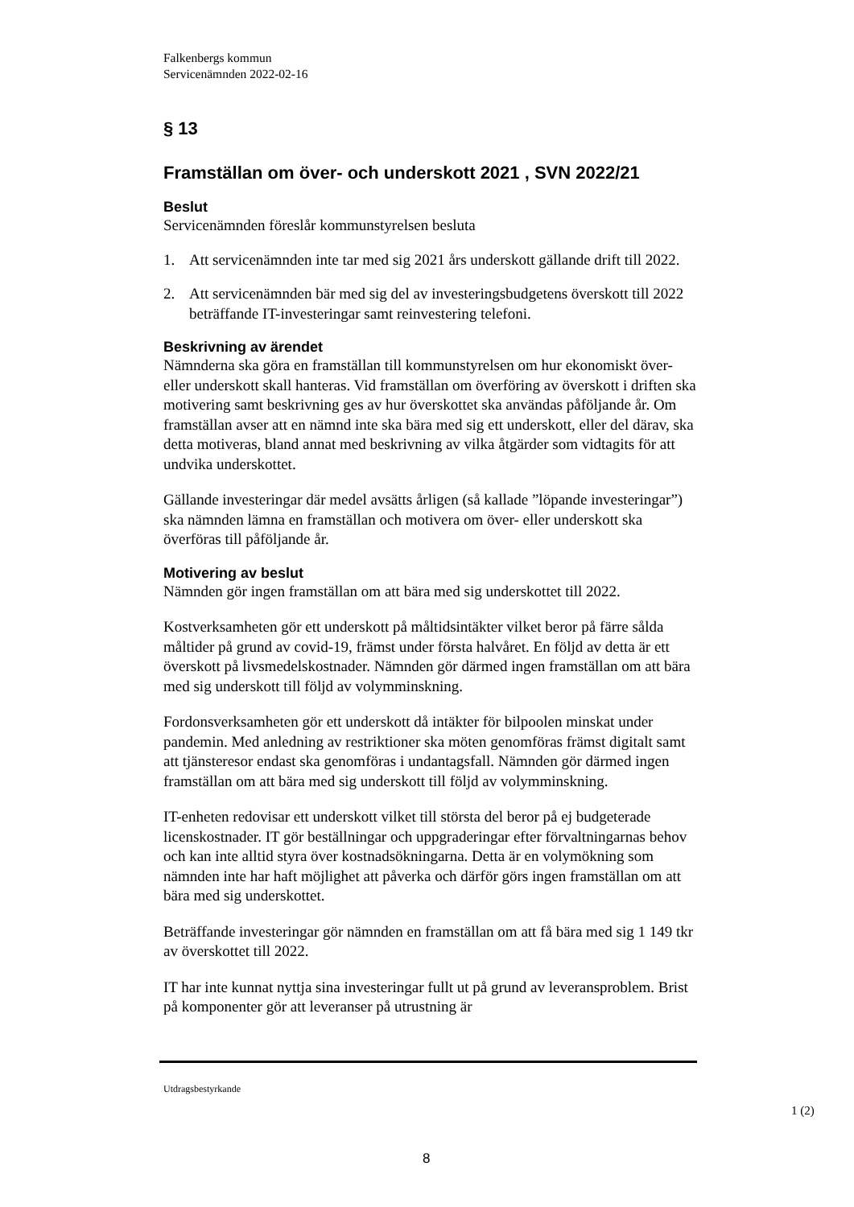Falkenbergs kommun
Servicenämnden 2022-02-16
§ 13
Framställan om över- och underskott 2021 , SVN 2022/21
Beslut
Servicenämnden föreslår kommunstyrelsen besluta
1. Att servicenämnden inte tar med sig 2021 års underskott gällande drift till 2022.
2. Att servicenämnden bär med sig del av investeringsbudgetens överskott till 2022 beträffande IT-investeringar samt reinvestering telefoni.
Beskrivning av ärendet
Nämnderna ska göra en framställan till kommunstyrelsen om hur ekonomiskt över- eller underskott skall hanteras. Vid framställan om överföring av överskott i driften ska motivering samt beskrivning ges av hur överskottet ska användas påföljande år. Om framställan avser att en nämnd inte ska bära med sig ett underskott, eller del därav, ska detta motiveras, bland annat med beskrivning av vilka åtgärder som vidtagits för att undvika underskottet.
Gällande investeringar där medel avsätts årligen (så kallade ”löpande investeringar”) ska nämnden lämna en framställan och motivera om över- eller underskott ska överföras till påföljande år.
Motivering av beslut
Nämnden gör ingen framställan om att bära med sig underskottet till 2022.
Kostverksamheten gör ett underskott på måltidsintäkter vilket beror på färre sålda måltider på grund av covid-19, främst under första halvåret. En följd av detta är ett överskott på livsmedelskostnader. Nämnden gör därmed ingen framställan om att bära med sig underskott till följd av volymminskning.
Fordonsverksamheten gör ett underskott då intäkter för bilpoolen minskat under pandemin. Med anledning av restriktioner ska möten genomföras främst digitalt samt att tjänsteresor endast ska genomföras i undantagsfall. Nämnden gör därmed ingen framställan om att bära med sig underskott till följd av volymminskning.
IT-enheten redovisar ett underskott vilket till största del beror på ej budgeterade licenskostnader. IT gör beställningar och uppgraderingar efter förvaltningarnas behov och kan inte alltid styra över kostnadsökningarna. Detta är en volymökning som nämnden inte har haft möjlighet att påverka och därför görs ingen framställan om att bära med sig underskottet.
Beträffande investeringar gör nämnden en framställan om att få bära med sig 1 149 tkr av överskottet till 2022.
IT har inte kunnat nyttja sina investeringar fullt ut på grund av leveransproblem. Brist på komponenter gör att leveranser på utrustning är
Utdragsbestyrkande
1 (2)
8